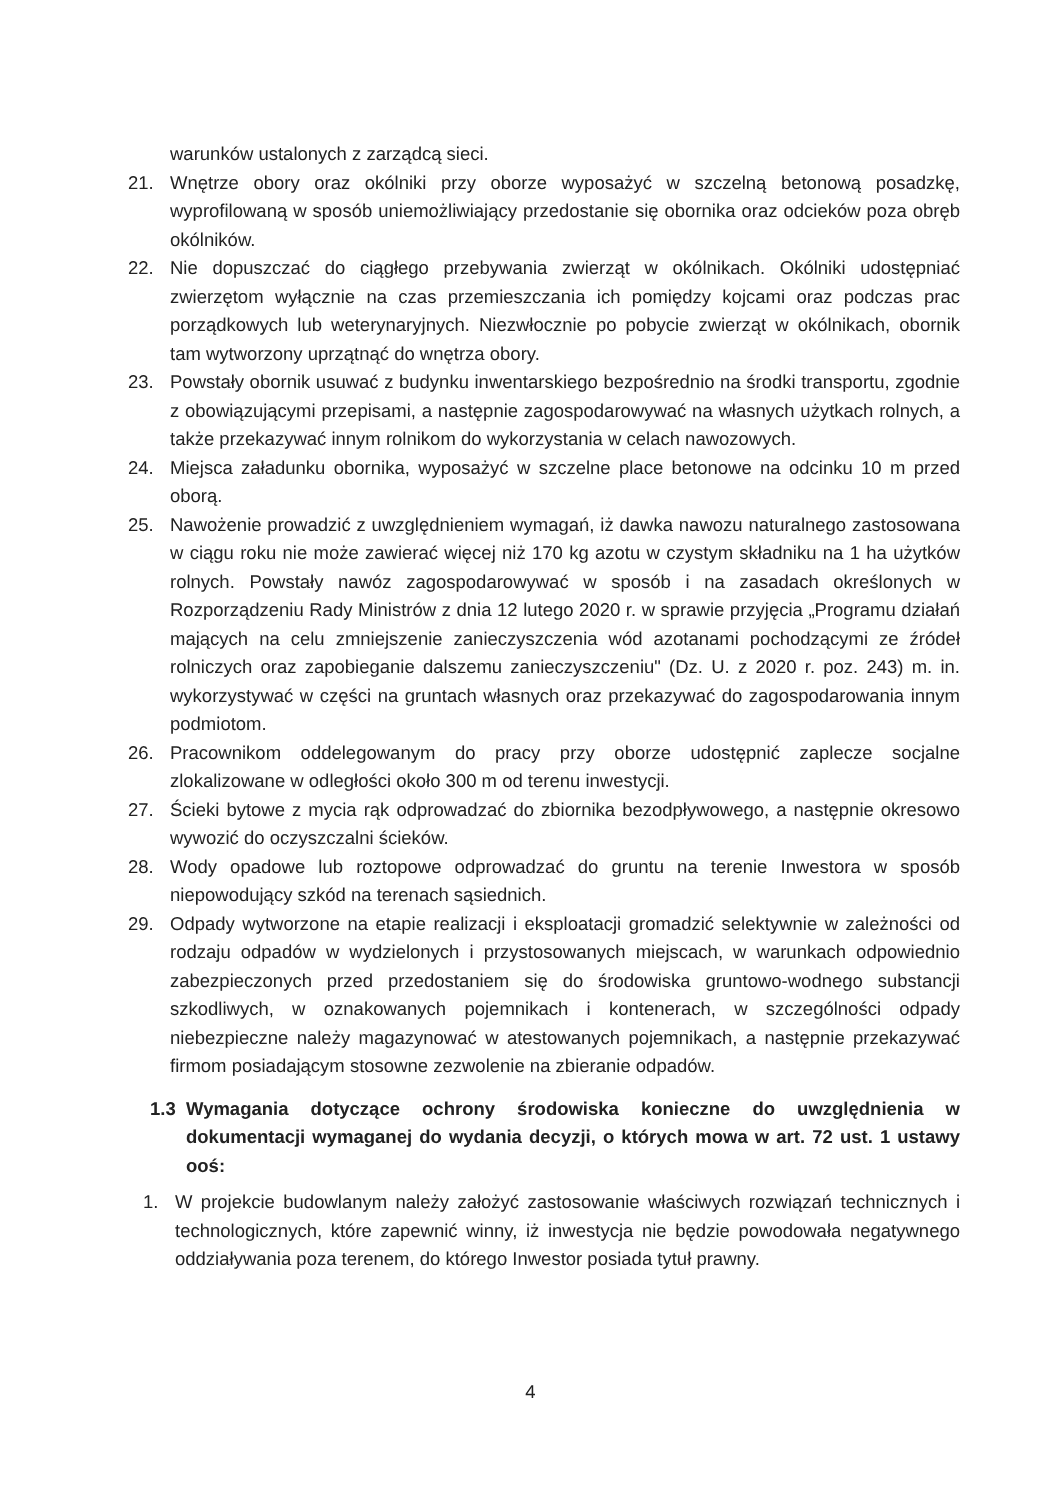warunków ustalonych z zarządcą sieci.
21. Wnętrze obory oraz okólniki przy oborze wyposażyć w szczelną betonową posadzkę, wyprofilowaną w sposób uniemożliwiający przedostanie się obornika oraz odcieków poza obręb okólników.
22. Nie dopuszczać do ciągłego przebywania zwierząt w okólnikach. Okólniki udostępniać zwierzętom wyłącznie na czas przemieszczania ich pomiędzy kojcami oraz podczas prac porządkowych lub weterynaryjnych. Niezwłocznie po pobycie zwierząt w okólnikach, obornik tam wytworzony uprzątnąć do wnętrza obory.
23. Powstały obornik usuwać z budynku inwentarskiego bezpośrednio na środki transportu, zgodnie z obowiązującymi przepisami, a następnie zagospodarowywać na własnych użytkach rolnych, a także przekazywać innym rolnikom do wykorzystania w celach nawozowych.
24. Miejsca załadunku obornika, wyposażyć w szczelne place betonowe na odcinku 10 m przed oborą.
25. Nawożenie prowadzić z uwzględnieniem wymagań, iż dawka nawozu naturalnego zastosowana w ciągu roku nie może zawierać więcej niż 170 kg azotu w czystym składniku na 1 ha użytków rolnych. Powstały nawóz zagospodarowywać w sposób i na zasadach określonych w Rozporządzeniu Rady Ministrów z dnia 12 lutego 2020 r. w sprawie przyjęcia „Programu działań mających na celu zmniejszenie zanieczyszczenia wód azotanami pochodzącymi ze źródeł rolniczych oraz zapobieganie dalszemu zanieczyszczeniu" (Dz. U. z 2020 r. poz. 243) m. in. wykorzystywać w części na gruntach własnych oraz przekazywać do zagospodarowania innym podmiotom.
26. Pracownikom oddelegowanym do pracy przy oborze udostępnić zaplecze socjalne zlokalizowane w odległości około 300 m od terenu inwestycji.
27. Ścieki bytowe z mycia rąk odprowadzać do zbiornika bezodpływowego, a następnie okresowo wywozić do oczyszczalni ścieków.
28. Wody opadowe lub roztopowe odprowadzać do gruntu na terenie Inwestora w sposób niepowodujący szkód na terenach sąsiednich.
29. Odpady wytworzone na etapie realizacji i eksploatacji gromadzić selektywnie w zależności od rodzaju odpadów w wydzielonych i przystosowanych miejscach, w warunkach odpowiednio zabezpieczonych przed przedostaniem się do środowiska gruntowo-wodnego substancji szkodliwych, w oznakowanych pojemnikach i kontenerach, w szczególności odpady niebezpieczne należy magazynować w atestowanych pojemnikach, a następnie przekazywać firmom posiadającym stosowne zezwolenie na zbieranie odpadów.
1.3 Wymagania dotyczące ochrony środowiska konieczne do uwzględnienia w dokumentacji wymaganej do wydania decyzji, o których mowa w art. 72 ust. 1 ustawy ooś:
1. W projekcie budowlanym należy założyć zastosowanie właściwych rozwiązań technicznych i technologicznych, które zapewnić winny, iż inwestycja nie będzie powodowała negatywnego oddziaływania poza terenem, do którego Inwestor posiada tytuł prawny.
4